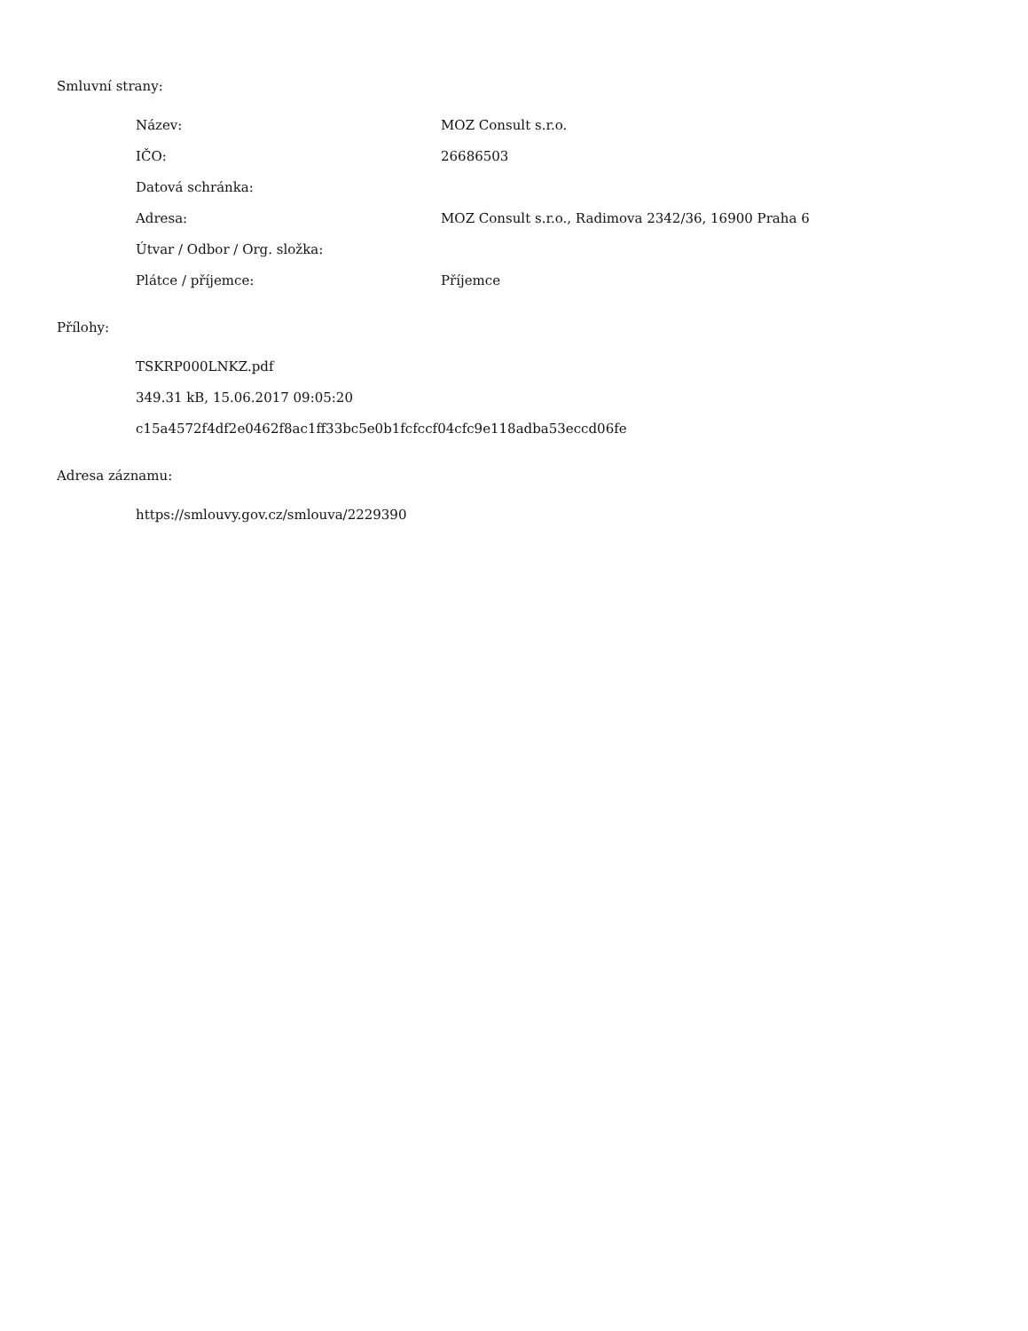Smluvní strany:
| Název: | MOZ Consult s.r.o. |
| IČO: | 26686503 |
| Datová schránka: | |
| Adresa: | MOZ Consult s.r.o., Radimova 2342/36, 16900 Praha 6 |
| Útvar / Odbor / Org. složka: | |
| Plátce / příjemce: | Příjemce |
Přílohy:
TSKRP000LNKZ.pdf
349.31 kB, 15.06.2017 09:05:20
c15a4572f4df2e0462f8ac1ff33bc5e0b1fcfccf04cfc9e118adba53eccd06fe
Adresa záznamu:
https://smlouvy.gov.cz/smlouva/2229390